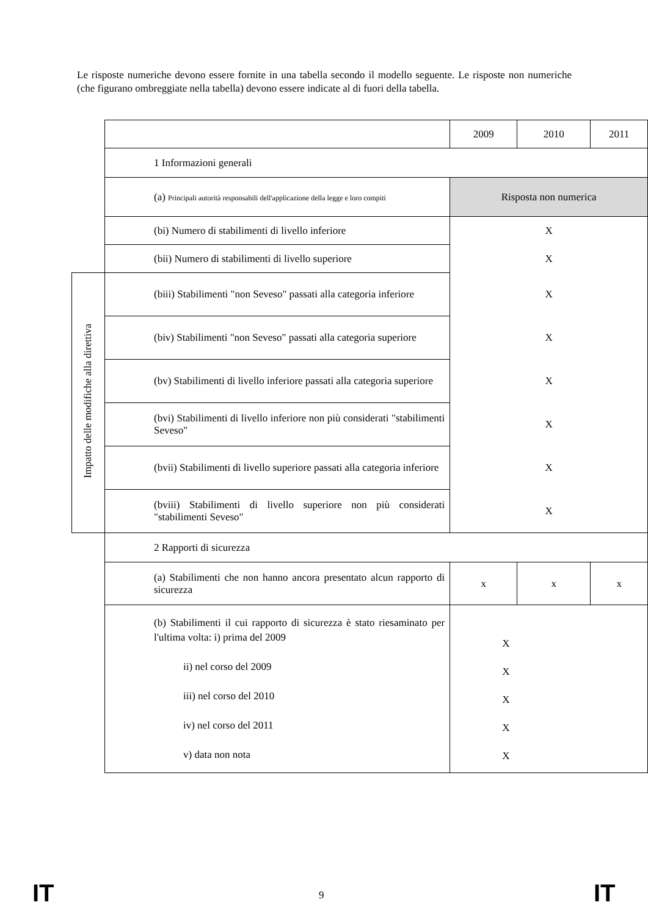Le risposte numeriche devono essere fornite in una tabella secondo il modello seguente. Le risposte non numeriche (che figurano ombreggiate nella tabella) devono essere indicate al di fuori della tabella.
| | | 2009 | 2010 | 2011 |
| | 1 Informazioni generali | | | |
| | (a) Principali autorità responsabili dell'applicazione della legge e loro compiti | Risposta non numerica | | |
| | (bi) Numero di stabilimenti di livello inferiore | X | | |
| | (bii) Numero di stabilimenti di livello superiore | X | | |
| Impatto delle modifiche alla direttiva | (biii) Stabilimenti "non Seveso" passati alla categoria inferiore | X | | |
| | (biv) Stabilimenti "non Seveso" passati alla categoria superiore | X | | |
| | (bv) Stabilimenti di livello inferiore passati alla categoria superiore | X | | |
| | (bvi) Stabilimenti di livello inferiore non più considerati "stabilimenti Seveso" | X | | |
| | (bvii) Stabilimenti di livello superiore passati alla categoria inferiore | X | | |
| | (bviii) Stabilimenti di livello superiore non più considerati "stabilimenti Seveso" | X | | |
| | 2 Rapporti di sicurezza | | | |
| | (a) Stabilimenti che non hanno ancora presentato alcun rapporto di sicurezza | x | x | x |
| | (b) Stabilimenti il cui rapporto di sicurezza è stato riesaminato per l'ultima volta: i) prima del 2009 ii) nel corso del 2009 iii) nel corso del 2010 iv) nel corso del 2011 v) data non nota | X X X X X | | |
IT 9 IT